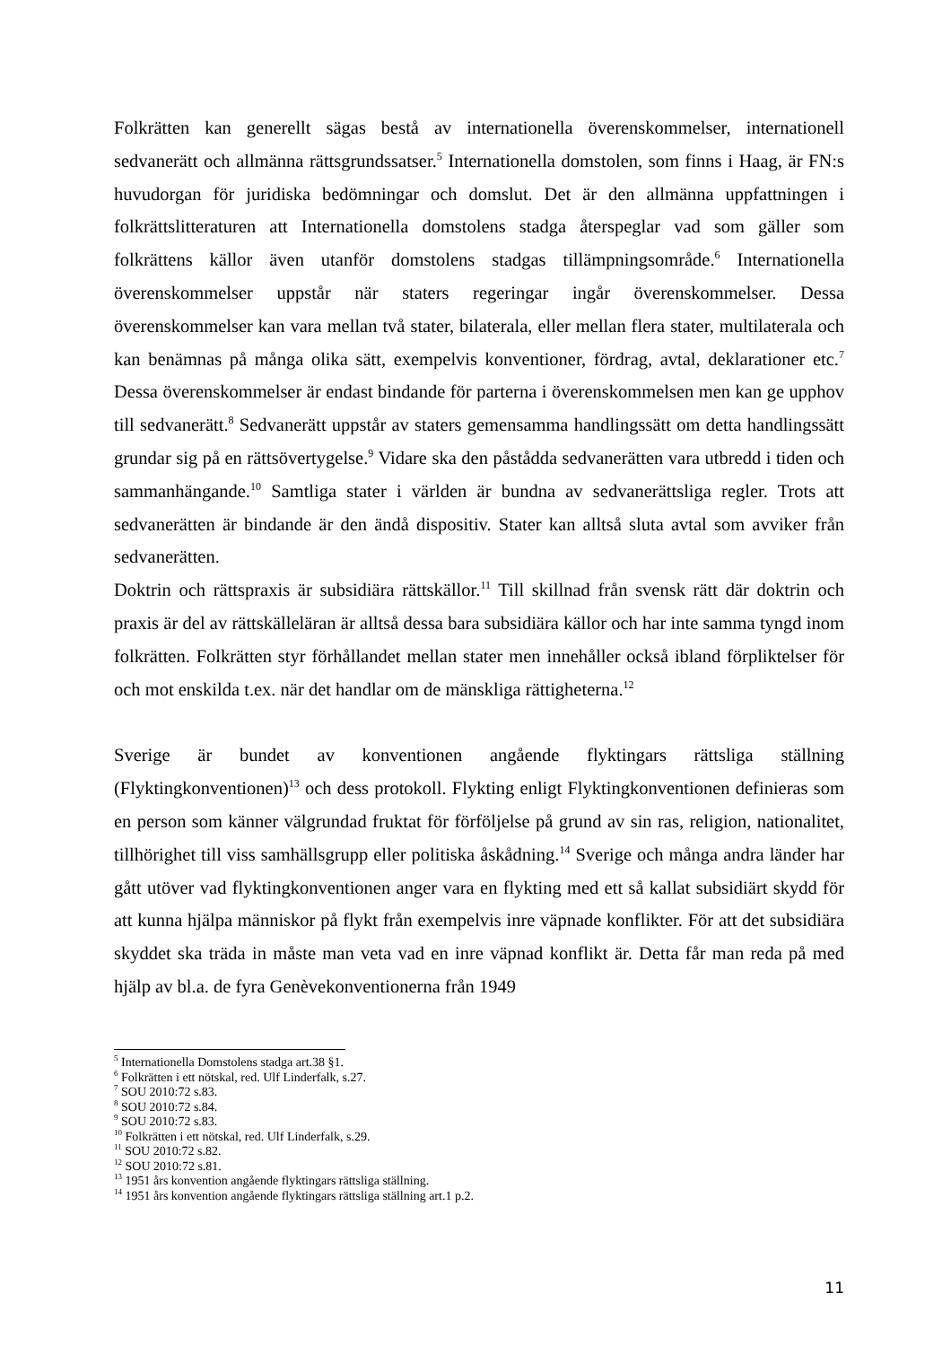Folkrätten kan generellt sägas bestå av internationella överenskommelser, internationell sedvanerätt och allmänna rättsgrundssatser.<sup>5</sup> Internationella domstolen, som finns i Haag, är FN:s huvudorgan för juridiska bedömningar och domslut. Det är den allmänna uppfattningen i folkrättslitteraturen att Internationella domstolens stadga återspeglar vad som gäller som folkrättens källor även utanför domstolens stadgas tillämpningsområde.<sup>6</sup> Internationella överenskommelser uppstår när staters regeringar ingår överenskommelser. Dessa överenskommelser kan vara mellan två stater, bilaterala, eller mellan flera stater, multilaterala och kan benämnas på många olika sätt, exempelvis konventioner, fördrag, avtal, deklarationer etc.<sup>7</sup> Dessa överenskommelser är endast bindande för parterna i överenskommelsen men kan ge upphov till sedvanerätt.<sup>8</sup> Sedvanerätt uppstår av staters gemensamma handlingssätt om detta handlingssätt grundar sig på en rättsövertygelse.<sup>9</sup> Vidare ska den påstådda sedvanerätten vara utbredd i tiden och sammanhängande.<sup>10</sup> Samtliga stater i världen är bundna av sedvanerättsliga regler. Trots att sedvanerätten är bindande är den ändå dispositiv. Stater kan alltså sluta avtal som avviker från sedvanerätten.
Doktrin och rättspraxis är subsidiära rättskällor.<sup>11</sup> Till skillnad från svensk rätt där doktrin och praxis är del av rättskälleläran är alltså dessa bara subsidiära källor och har inte samma tyngd inom folkrätten. Folkrätten styr förhållandet mellan stater men innehåller också ibland förpliktelser för och mot enskilda t.ex. när det handlar om de mänskliga rättigheterna.<sup>12</sup>
Sverige är bundet av konventionen angående flyktingars rättsliga ställning (Flyktingkonventionen)<sup>13</sup> och dess protokoll. Flykting enligt Flyktingkonventionen definieras som en person som känner välgrundad fruktat för förföljelse på grund av sin ras, religion, nationalitet, tillhörighet till viss samhällsgrupp eller politiska åskådning.<sup>14</sup> Sverige och många andra länder har gått utöver vad flyktingkonventionen anger vara en flykting med ett så kallat subsidiärt skydd för att kunna hjälpa människor på flykt från exempelvis inre väpnade konflikter. För att det subsidiära skyddet ska träda in måste man veta vad en inre väpnad konflikt är. Detta får man reda på med hjälp av bl.a. de fyra Genèvekonventionerna från 1949
<sup>5</sup> Internationella Domstolens stadga art.38 §1.
<sup>6</sup> Folkrätten i ett nötskal, red. Ulf Linderfalk, s.27.
<sup>7</sup> SOU 2010:72 s.83.
<sup>8</sup> SOU 2010:72 s.84.
<sup>9</sup> SOU 2010:72 s.83.
<sup>10</sup> Folkrätten i ett nötskal, red. Ulf Linderfalk, s.29.
<sup>11</sup> SOU 2010:72 s.82.
<sup>12</sup> SOU 2010:72 s.81.
<sup>13</sup> 1951 års konvention angående flyktingars rättsliga ställning.
<sup>14</sup> 1951 års konvention angående flyktingars rättsliga ställning art.1 p.2.
11